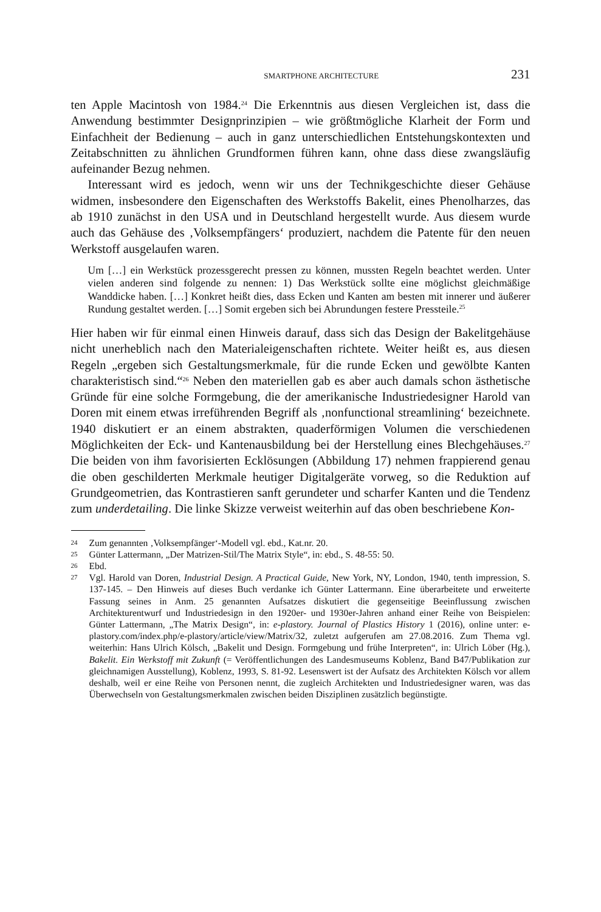SMARTPHONE ARCHITECTURE 231
ten Apple Macintosh von 1984.<sup>24</sup> Die Erkenntnis aus diesen Vergleichen ist, dass die Anwendung bestimmter Designprinzipien – wie größtmögliche Klarheit der Form und Einfachheit der Bedienung – auch in ganz unterschiedlichen Entstehungskontexten und Zeitabschnitten zu ähnlichen Grundformen führen kann, ohne dass diese zwangsläufig aufeinander Bezug nehmen.
Interessant wird es jedoch, wenn wir uns der Technikgeschichte dieser Gehäuse widmen, insbesondere den Eigenschaften des Werkstoffs Bakelit, eines Phenolharzes, das ab 1910 zunächst in den USA und in Deutschland hergestellt wurde. Aus diesem wurde auch das Gehäuse des ‚Volksempfängers‘ produziert, nachdem die Patente für den neuen Werkstoff ausgelaufen waren.
Um […] ein Werkstück prozessgerecht pressen zu können, mussten Regeln beachtet werden. Unter vielen anderen sind folgende zu nennen: 1) Das Werkstück sollte eine möglichst gleichmäßige Wanddicke haben. […] Konkret heißt dies, dass Ecken und Kanten am besten mit innerer und äußerer Rundung gestaltet werden. […] Somit ergeben sich bei Abrundungen festere Pressteile.<sup>25</sup>
Hier haben wir für einmal einen Hinweis darauf, dass sich das Design der Bakelitgehäuse nicht unerheblich nach den Materialeigenschaften richtete. Weiter heißt es, aus diesen Regeln „ergeben sich Gestaltungsmerkmale, für die runde Ecken und gewölbte Kanten charakteristisch sind.“<sup>26</sup> Neben den materiellen gab es aber auch damals schon ästhetische Gründe für eine solche Formgebung, die der amerikanische Industriedesigner Harold van Doren mit einem etwas irreführenden Begriff als ‚nonfunctional streamlining‘ bezeichnete. 1940 diskutiert er an einem abstrakten, quaderförmigen Volumen die verschiedenen Möglichkeiten der Eck- und Kantenausbildung bei der Herstellung eines Blechgehäuses.<sup>27</sup> Die beiden von ihm favorisierten Ecklösungen (Abbildung 17) nehmen frappierend genau die oben geschilderten Merkmale heutiger Digitalgeräte vorweg, so die Reduktion auf Grundgeometrien, das Kontrastieren sanft gerundeter und scharfer Kanten und die Tendenz zum underdetailing. Die linke Skizze verweist weiterhin auf das oben beschriebene Kon-
24 Zum genannten ‚Volksempfänger‘-Modell vgl. ebd., Kat.nr. 20.
25 Günter Lattermann, „Der Matrizen-Stil/The Matrix Style“, in: ebd., S. 48-55: 50.
26 Ebd.
27 Vgl. Harold van Doren, Industrial Design. A Practical Guide, New York, NY, London, 1940, tenth impression, S. 137-145. – Den Hinweis auf dieses Buch verdanke ich Günter Lattermann. Eine überarbeitete und erweiterte Fassung seines in Anm. 25 genannten Aufsatzes diskutiert die gegenseitige Beeinflussung zwischen Architekturentwurf und Industriedesign in den 1920er- und 1930er-Jahren anhand einer Reihe von Beispielen: Günter Lattermann, „The Matrix Design“, in: e-plastory. Journal of Plastics History 1 (2016), online unter: e-plastory.com/index.php/e-plastory/article/view/Matrix/32, zuletzt aufgerufen am 27.08.2016. Zum Thema vgl. weiterhin: Hans Ulrich Kölsch, „Bakelit und Design. Formgebung und frühe Interpreten“, in: Ulrich Löber (Hg.), Bakelit. Ein Werkstoff mit Zukunft (= Veröffentlichungen des Landesmuseums Koblenz, Band B47/Publikation zur gleichnamigen Ausstellung), Koblenz, 1993, S. 81-92. Lesenswert ist der Aufsatz des Architekten Kölsch vor allem deshalb, weil er eine Reihe von Personen nennt, die zugleich Architekten und Industriedesigner waren, was das Überwechseln von Gestaltungsmerkmalen zwischen beiden Disziplinen zusätzlich begünstigte.